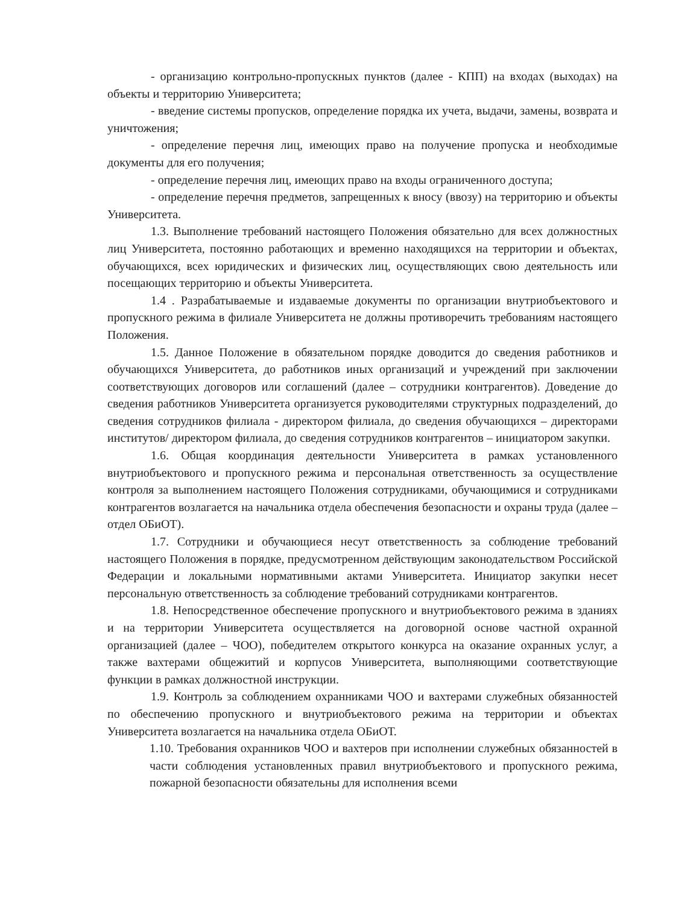- организацию контрольно-пропускных пунктов (далее - КПП) на входах (выходах) на объекты и территорию Университета;
- введение системы пропусков, определение порядка их учета, выдачи, замены, возврата и уничтожения;
- определение перечня лиц, имеющих право на получение пропуска и необходимые документы для его получения;
- определение перечня лиц, имеющих право на входы ограниченного доступа;
- определение перечня предметов, запрещенных к вносу (ввозу) на территорию и объекты Университета.
1.3. Выполнение требований настоящего Положения обязательно для всех должностных лиц Университета, постоянно работающих и временно находящихся на территории и объектах, обучающихся, всех юридических и физических лиц, осуществляющих свою деятельность или посещающих территорию и объекты Университета.
1.4 . Разрабатываемые и издаваемые документы по организации внутриобъектового и пропускного режима в филиале Университета не должны противоречить требованиям настоящего Положения.
1.5. Данное Положение в обязательном порядке доводится до сведения работников и обучающихся Университета, до работников иных организаций и учреждений при заключении соответствующих договоров или соглашений (далее – сотрудники контрагентов). Доведение до сведения работников Университета организуется руководителями структурных подразделений, до сведения сотрудников филиала - директором филиала, до сведения обучающихся – директорами институтов/ директором филиала, до сведения сотрудников контрагентов – инициатором закупки.
1.6. Общая координация деятельности Университета в рамках установленного внутриобъектового и пропускного режима и персональная ответственность за осуществление контроля за выполнением настоящего Положения сотрудниками, обучающимися и сотрудниками контрагентов возлагается на начальника отдела обеспечения безопасности и охраны труда (далее – отдел ОБиОТ).
1.7. Сотрудники и обучающиеся несут ответственность за соблюдение требований настоящего Положения в порядке, предусмотренном действующим законодательством Российской Федерации и локальными нормативными актами Университета. Инициатор закупки несет персональную ответственность за соблюдение требований сотрудниками контрагентов.
1.8. Непосредственное обеспечение пропускного и внутриобъектового режима в зданиях и на территории Университета осуществляется на договорной основе частной охранной организацией (далее – ЧОО), победителем открытого конкурса на оказание охранных услуг, а также вахтерами общежитий и корпусов Университета, выполняющими соответствующие функции в рамках должностной инструкции.
1.9. Контроль за соблюдением охранниками ЧОО и вахтерами служебных обязанностей по обеспечению пропускного и внутриобъектового режима на территории и объектах Университета возлагается на начальника отдела ОБиОТ.
1.10. Требования охранников ЧОО и вахтеров при исполнении служебных обязанностей в части соблюдения установленных правил внутриобъектового и пропускного режима, пожарной безопасности обязательны для исполнения всеми